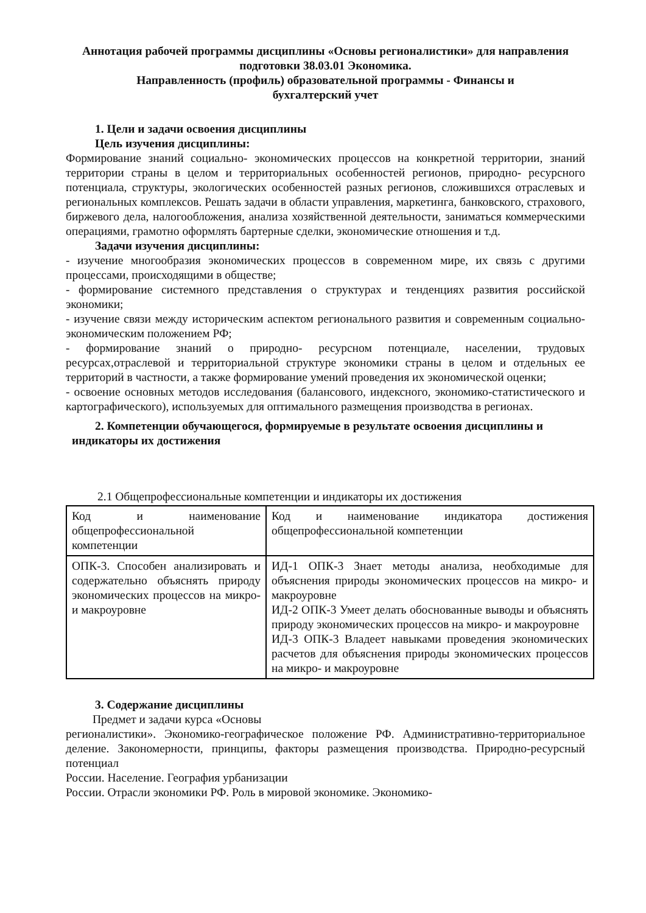Аннотация рабочей программы дисциплины «Основы регионалистики» для направления подготовки 38.03.01 Экономика.
Направленность (профиль) образовательной программы - Финансы и
бухгалтерский учет
1. Цели и задачи освоения дисциплины
Цель изучения дисциплины:
Формирование знаний социально- экономических процессов на конкретной территории, знаний территории страны в целом и территориальных особенностей регионов, природно- ресурсного потенциала, структуры, экологических особенностей разных регионов, сложившихся отраслевых и региональных комплексов. Решать задачи в области управления, маркетинга, банковского, страхового, биржевого дела, налогообложения, анализа хозяйственной деятельности, заниматься коммерческими операциями, грамотно оформлять бартерные сделки, экономические отношения и т.д.
Задачи изучения дисциплины:
- изучение многообразия экономических процессов в современном мире, их связь с другими процессами, происходящими в обществе;
- формирование системного представления о структурах и тенденциях развития российской экономики;
- изучение связи между историческим аспектом регионального развития и современным социально-экономическим положением РФ;
- формирование знаний о природно- ресурсном потенциале, населении, трудовых ресурсах,отраслевой и территориальной структуре экономики страны в целом и отдельных ее территорий в частности, а также формирование умений проведения их экономической оценки;
- освоение основных методов исследования (балансового, индексного, экономико-статистического и картографического), используемых для оптимального размещения производства в регионах.
2. Компетенции обучающегося, формируемые в результате освоения дисциплины и
индикаторы их достижения
2.1 Общепрофессиональные компетенции и индикаторы их достижения
| Код и наименование общепрофессиональной компетенции | Код и наименование индикатора достижения общепрофессиональной компетенции |
| ОПК-3. Способен анализировать и содержательно объяснять природу экономических процессов на микро- и макроуровне | ИД-1 ОПК-3 Знает методы анализа, необходимые для объяснения природы экономических процессов на микро- и макроуровне ИД-2 ОПК-3 Умеет делать обоснованные выводы и объяснять природу экономических процессов на микро- и макроуровне ИД-3 ОПК-3 Владеет навыками проведения экономических расчетов для объяснения природы экономических процессов на микро- и макроуровне |
3. Содержание дисциплины
Предмет и задачи курса «Основы
регионалистики». Экономико-географическое положение РФ. Административно-территориальное деление. Закономерности, принципы, факторы размещения производства. Природно-ресурсный потенциал
России. Население. География урбанизации
России. Отрасли экономики РФ. Роль в мировой экономике. Экономико-